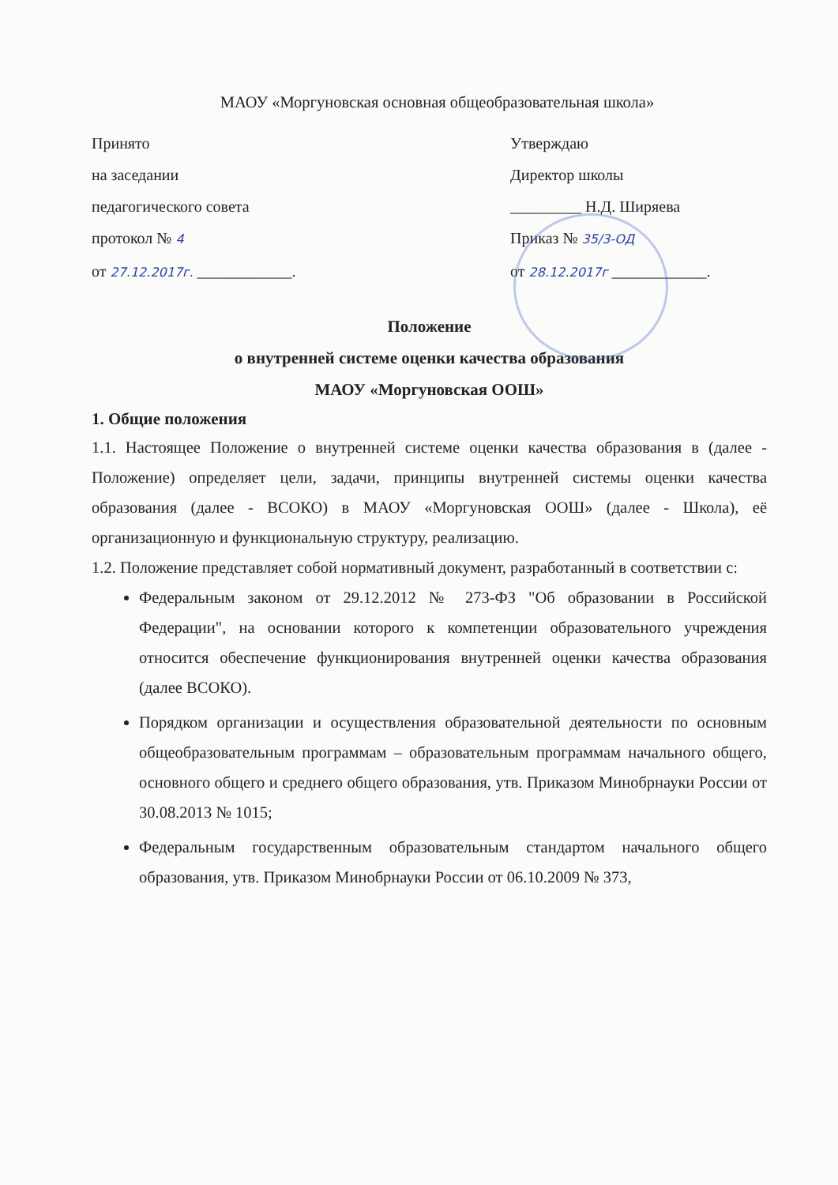МАОУ «Моргуновская основная общеобразовательная школа»
Принято
на заседании
педагогического совета
протокол № 4
от 27.12.2017г. ____________.
Утверждаю
Директор школы
_________ Н.Д. Ширяева
Приказ № 35/3-ОД
от 28.12.2017г ____________.
Положение
о внутренней системе оценки качества образования
МАОУ «Моргуновская ООШ»
1. Общие положения
1.1. Настоящее Положение о внутренней системе оценки качества образования в (далее - Положение) определяет цели, задачи, принципы внутренней системы оценки качества образования (далее - ВСОКО) в МАОУ «Моргуновская ООШ» (далее - Школа), её организационную и функциональную структуру, реализацию.
1.2. Положение представляет собой нормативный документ, разработанный в соответствии с:
Федеральным законом от 29.12.2012 № 273-ФЗ "Об образовании в Российской Федерации", на основании которого к компетенции образовательного учреждения относится обеспечение функционирования внутренней оценки качества образования (далее ВСОКО).
Порядком организации и осуществления образовательной деятельности по основным общеобразовательным программам – образовательным программам начального общего, основного общего и среднего общего образования, утв. Приказом Минобрнауки России от 30.08.2013 № 1015;
Федеральным государственным образовательным стандартом начального общего образования, утв. Приказом Минобрнауки России от 06.10.2009 № 373,